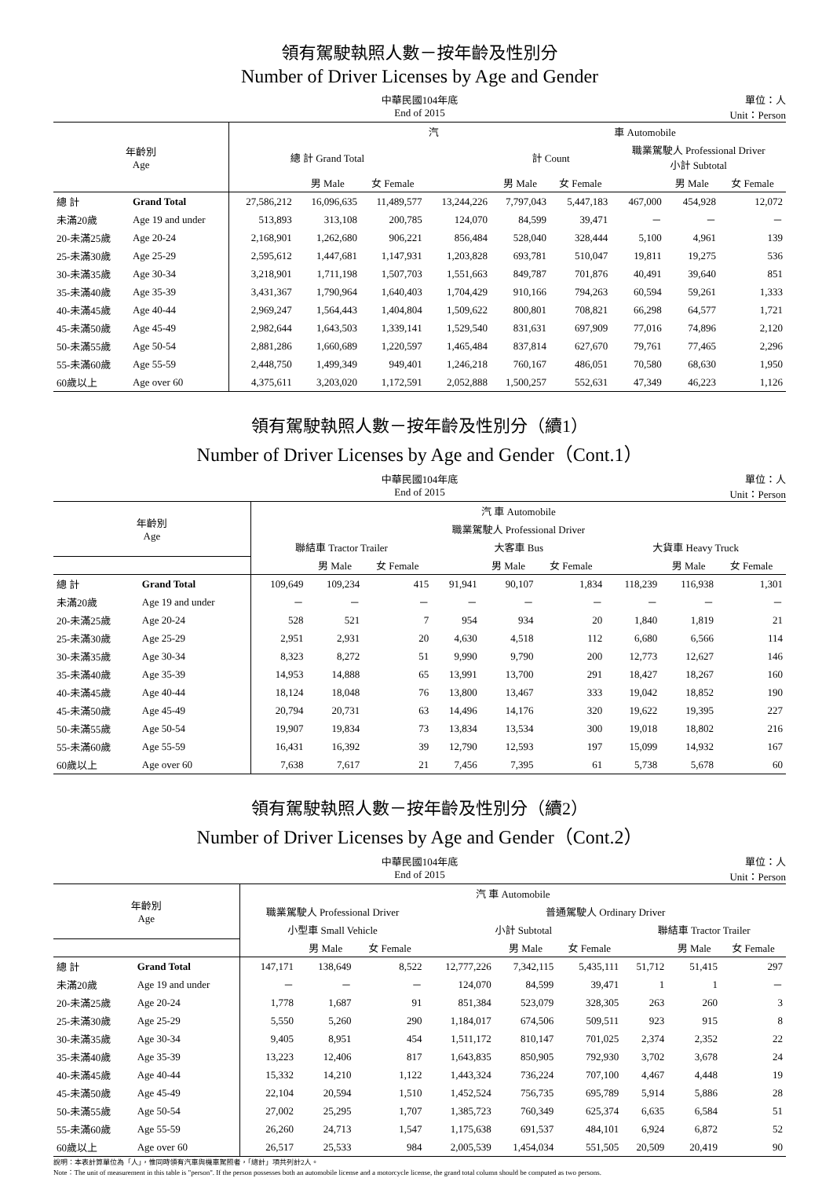領有駕駛執照人數－按年齡及性別分
Number of Driver Licenses by Age and Gender
中華民國104年底
End of 2015 單位：人
Unit：Person
| 年齡別 Age | | | | | 汽 | | | 車 Automobile | | |
| --- | --- | --- | --- | --- | --- | --- | --- | --- | --- | --- |
| | | 總 計 Grand Total | | | | 計 Count | | 職業駕駛人 Professional Driver 小計 Subtotal | | |
| | | | 男 Male | 女 Female | | 男 Male | 女 Female | | 男 Male | 女 Female |
| 總 計 | Grand Total | 27,586,212 | 16,096,635 | 11,489,577 | 13,244,226 | 7,797,043 | 5,447,183 | 467,000 | 454,928 | 12,072 |
| 未滿20歲 | Age 19 and under | 513,893 | 313,108 | 200,785 | 124,070 | 84,599 | 39,471 | － | － | － |
| 20-未滿25歲 | Age 20-24 | 2,168,901 | 1,262,680 | 906,221 | 856,484 | 528,040 | 328,444 | 5,100 | 4,961 | 139 |
| 25-未滿30歲 | Age 25-29 | 2,595,612 | 1,447,681 | 1,147,931 | 1,203,828 | 693,781 | 510,047 | 19,811 | 19,275 | 536 |
| 30-未滿35歲 | Age 30-34 | 3,218,901 | 1,711,198 | 1,507,703 | 1,551,663 | 849,787 | 701,876 | 40,491 | 39,640 | 851 |
| 35-未滿40歲 | Age 35-39 | 3,431,367 | 1,790,964 | 1,640,403 | 1,704,429 | 910,166 | 794,263 | 60,594 | 59,261 | 1,333 |
| 40-未滿45歲 | Age 40-44 | 2,969,247 | 1,564,443 | 1,404,804 | 1,509,622 | 800,801 | 708,821 | 66,298 | 64,577 | 1,721 |
| 45-未滿50歲 | Age 45-49 | 2,982,644 | 1,643,503 | 1,339,141 | 1,529,540 | 831,631 | 697,909 | 77,016 | 74,896 | 2,120 |
| 50-未滿55歲 | Age 50-54 | 2,881,286 | 1,660,689 | 1,220,597 | 1,465,484 | 837,814 | 627,670 | 79,761 | 77,465 | 2,296 |
| 55-未滿60歲 | Age 55-59 | 2,448,750 | 1,499,349 | 949,401 | 1,246,218 | 760,167 | 486,051 | 70,580 | 68,630 | 1,950 |
| 60歲以上 | Age over 60 | 4,375,611 | 3,203,020 | 1,172,591 | 2,052,888 | 1,500,257 | 552,631 | 47,349 | 46,223 | 1,126 |
領有駕駛執照人數－按年齡及性別分（續1）
Number of Driver Licenses by Age and Gender（Cont.1）
中華民國104年底
End of 2015 單位：人
Unit：Person
| 年齡別 Age | | 汽 車 Automobile | | | | | | | | |
| --- | --- | --- | --- | --- | --- | --- | --- | --- | --- | --- |
| | | 職業駕駛人 Professional Driver | | | | | | | | |
| | | 聯結車 Tractor Trailer | | | 大客車 Bus | | | 大貨車 Heavy Truck | | |
| | | | 男 Male | 女 Female | | 男 Male | 女 Female | | 男 Male | 女 Female |
| 總 計 | Grand Total | 109,649 | 109,234 | 415 | 91,941 | 90,107 | 1,834 | 118,239 | 116,938 | 1,301 |
| 未滿20歲 | Age 19 and under | － | － | － | － | － | － | － | － | － |
| 20-未滿25歲 | Age 20-24 | 528 | 521 | 7 | 954 | 934 | 20 | 1,840 | 1,819 | 21 |
| 25-未滿30歲 | Age 25-29 | 2,951 | 2,931 | 20 | 4,630 | 4,518 | 112 | 6,680 | 6,566 | 114 |
| 30-未滿35歲 | Age 30-34 | 8,323 | 8,272 | 51 | 9,990 | 9,790 | 200 | 12,773 | 12,627 | 146 |
| 35-未滿40歲 | Age 35-39 | 14,953 | 14,888 | 65 | 13,991 | 13,700 | 291 | 18,427 | 18,267 | 160 |
| 40-未滿45歲 | Age 40-44 | 18,124 | 18,048 | 76 | 13,800 | 13,467 | 333 | 19,042 | 18,852 | 190 |
| 45-未滿50歲 | Age 45-49 | 20,794 | 20,731 | 63 | 14,496 | 14,176 | 320 | 19,622 | 19,395 | 227 |
| 50-未滿55歲 | Age 50-54 | 19,907 | 19,834 | 73 | 13,834 | 13,534 | 300 | 19,018 | 18,802 | 216 |
| 55-未滿60歲 | Age 55-59 | 16,431 | 16,392 | 39 | 12,790 | 12,593 | 197 | 15,099 | 14,932 | 167 |
| 60歲以上 | Age over 60 | 7,638 | 7,617 | 21 | 7,456 | 7,395 | 61 | 5,738 | 5,678 | 60 |
領有駕駛執照人數－按年齡及性別分（續2）
Number of Driver Licenses by Age and Gender（Cont.2）
中華民國104年底
End of 2015 單位：人
Unit：Person
| 年齡別 Age | | 汽 車 Automobile | | | | | | | | |
| --- | --- | --- | --- | --- | --- | --- | --- | --- | --- | --- |
| | | 職業駕駛人 Professional Driver | | | 普通駕駛人 Ordinary Driver | | | | | |
| | | 小型車 Small Vehicle | | | 小計 Subtotal | | | 聯結車 Tractor Trailer | | |
| | | | 男 Male | 女 Female | | 男 Male | 女 Female | | 男 Male | 女 Female |
| 總 計 | Grand Total | 147,171 | 138,649 | 8,522 | 12,777,226 | 7,342,115 | 5,435,111 | 51,712 | 51,415 | 297 |
| 未滿20歲 | Age 19 and under | － | － | － | 124,070 | 84,599 | 39,471 | 1 | 1 | － |
| 20-未滿25歲 | Age 20-24 | 1,778 | 1,687 | 91 | 851,384 | 523,079 | 328,305 | 263 | 260 | 3 |
| 25-未滿30歲 | Age 25-29 | 5,550 | 5,260 | 290 | 1,184,017 | 674,506 | 509,511 | 923 | 915 | 8 |
| 30-未滿35歲 | Age 30-34 | 9,405 | 8,951 | 454 | 1,511,172 | 810,147 | 701,025 | 2,374 | 2,352 | 22 |
| 35-未滿40歲 | Age 35-39 | 13,223 | 12,406 | 817 | 1,643,835 | 850,905 | 792,930 | 3,702 | 3,678 | 24 |
| 40-未滿45歲 | Age 40-44 | 15,332 | 14,210 | 1,122 | 1,443,324 | 736,224 | 707,100 | 4,467 | 4,448 | 19 |
| 45-未滿50歲 | Age 45-49 | 22,104 | 20,594 | 1,510 | 1,452,524 | 756,735 | 695,789 | 5,914 | 5,886 | 28 |
| 50-未滿55歲 | Age 50-54 | 27,002 | 25,295 | 1,707 | 1,385,723 | 760,349 | 625,374 | 6,635 | 6,584 | 51 |
| 55-未滿60歲 | Age 55-59 | 26,260 | 24,713 | 1,547 | 1,175,638 | 691,537 | 484,101 | 6,924 | 6,872 | 52 |
| 60歲以上 | Age over 60 | 26,517 | 25,533 | 984 | 2,005,539 | 1,454,034 | 551,505 | 20,509 | 20,419 | 90 |
說明：本表計算單位為「人」，惟同時領有汽車與機車駕照者，「總計」項共列計2人。
Note：The unit of measurement in this table is "person". If the person possesses both an automobile license and a motorcycle license, the grand total column should be computed as two persons.